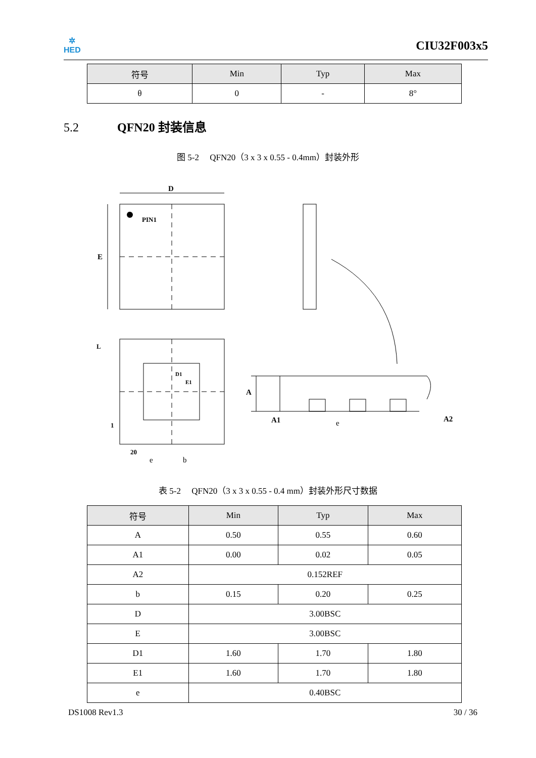✲
HED
CIU32F003x5
| 符号 | Min | Typ | Max |
| --- | --- | --- | --- |
| θ | 0 | - | 8° |
5.2 QFN20 封装信息
图 5-2　 QFN20（3 x 3 x 0.55 - 0.4mm）封装外形
D
E
PIN1
L
1
20
A
A1
A2
D1
E1
e
b
e
表 5-2　 QFN20（3 x 3 x 0.55 - 0.4 mm）封装外形尺寸数据
| 符号 | Min | Typ | Max |
| --- | --- | --- | --- |
| A | 0.50 | 0.55 | 0.60 |
| A1 | 0.00 | 0.02 | 0.05 |
| A2 | 0.152REF | | |
| b | 0.15 | 0.20 | 0.25 |
| D | 3.00BSC | | |
| E | 3.00BSC | | |
| D1 | 1.60 | 1.70 | 1.80 |
| E1 | 1.60 | 1.70 | 1.80 |
| e | 0.40BSC | | |
DS1008 Rev1.3 30 / 36